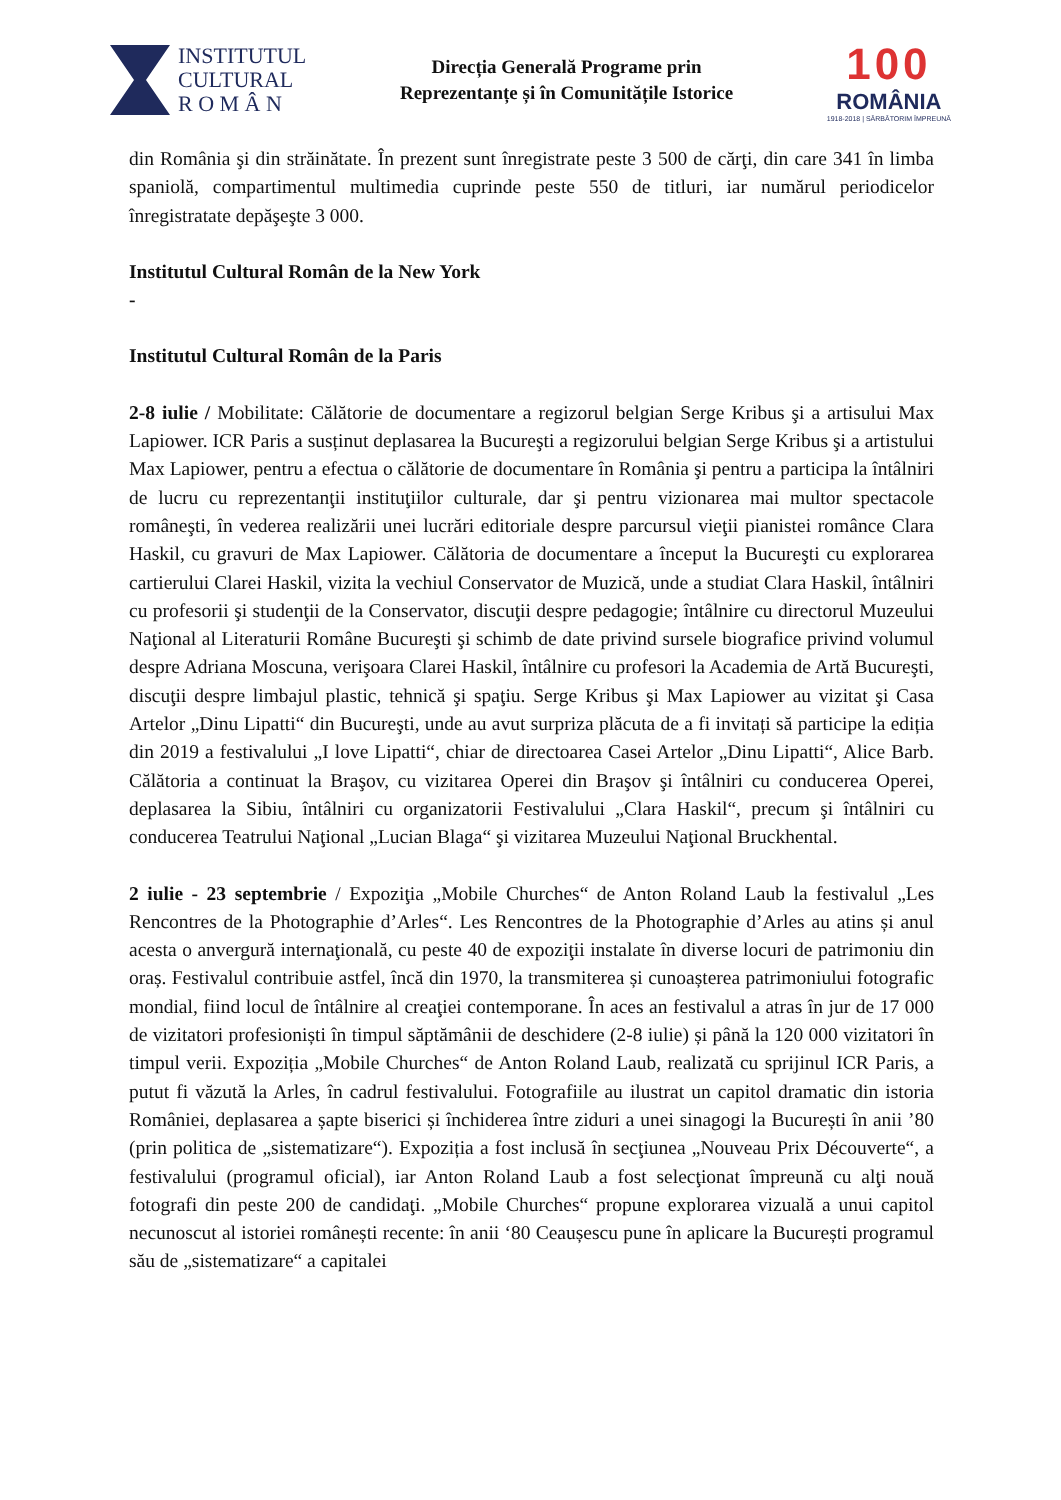INSTITUTUL
CULTURAL
R O M Â N
Direcția Generală Programe prin
Reprezentanțe și în Comunitățile Istorice
100
ROMÂNIA
1918-2018 | SĂRBĂTORIM ÎMPREUNĂ
din România şi din străinătate. În prezent sunt înregistrate peste 3 500 de cărţi, din care 341 în limba spaniolă, compartimentul multimedia cuprinde peste 550 de titluri, iar numărul periodicelor înregistratate depăşeşte 3 000.
Institutul Cultural Român de la New York
-
Institutul Cultural Român de la Paris
2-8 iulie / Mobilitate: Călătorie de documentare a regizorul belgian Serge Kribus şi a artisului Max Lapiower. ICR Paris a susținut deplasarea la Bucureşti a regizorului belgian Serge Kribus şi a artistului Max Lapiower, pentru a efectua o călătorie de documentare în România şi pentru a participa la întâlniri de lucru cu reprezentanţii instituţiilor culturale, dar şi pentru vizionarea mai multor spectacole româneşti, în vederea realizării unei lucrări editoriale despre parcursul vieţii pianistei românce Clara Haskil, cu gravuri de Max Lapiower. Călătoria de documentare a început la Bucureşti cu explorarea cartierului Clarei Haskil, vizita la vechiul Conservator de Muzică, unde a studiat Clara Haskil, întâlniri cu profesorii şi studenţii de la Conservator, discuţii despre pedagogie; întâlnire cu directorul Muzeului Naţional al Literaturii Române Bucureşti şi schimb de date privind sursele biografice privind volumul despre Adriana Moscuna, verişoara Clarei Haskil, întâlnire cu profesori la Academia de Artă Bucureşti, discuţii despre limbajul plastic, tehnică şi spaţiu. Serge Kribus şi Max Lapiower au vizitat şi Casa Artelor „Dinu Lipatti“ din Bucureşti, unde au avut surpriza plăcuta de a fi invitați să participe la ediția din 2019 a festivalului „I love Lipatti“, chiar de directoarea Casei Artelor „Dinu Lipatti“, Alice Barb. Călătoria a continuat la Braşov, cu vizitarea Operei din Braşov şi întâlniri cu conducerea Operei, deplasarea la Sibiu, întâlniri cu organizatorii Festivalului „Clara Haskil“, precum şi întâlniri cu conducerea Teatrului Naţional „Lucian Blaga“ şi vizitarea Muzeului Naţional Bruckhental.
2 iulie - 23 septembrie / Expoziţia „Mobile Churches“ de Anton Roland Laub la festivalul „Les Rencontres de la Photographie d’Arles“. Les Rencontres de la Photographie d’Arles au atins și anul acesta o anvergură internaţională, cu peste 40 de expoziţii instalate în diverse locuri de patrimoniu din oraș. Festivalul contribuie astfel, încă din 1970, la transmiterea și cunoașterea patrimoniului fotografic mondial, fiind locul de întâlnire al creaţiei contemporane. În aces an festivalul a atras în jur de 17 000 de vizitatori profesioniști în timpul săptămânii de deschidere (2-8 iulie) și până la 120 000 vizitatori în timpul verii. Expoziția „Mobile Churches“ de Anton Roland Laub, realizată cu sprijinul ICR Paris, a putut fi văzută la Arles, în cadrul festivalului. Fotografiile au ilustrat un capitol dramatic din istoria României, deplasarea a șapte biserici și închiderea între ziduri a unei sinagogi la București în anii ’80 (prin politica de „sistematizare“). Expoziția a fost inclusă în secţiunea „Nouveau Prix Découverte“, a festivalului (programul oficial), iar Anton Roland Laub a fost selecţionat împreună cu alţi nouă fotografi din peste 200 de candidaţi. „Mobile Churches“ propune explorarea vizuală a unui capitol necunoscut al istoriei românești recente: în anii ‘80 Ceaușescu pune în aplicare la București programul său de „sistematizare“ a capitalei